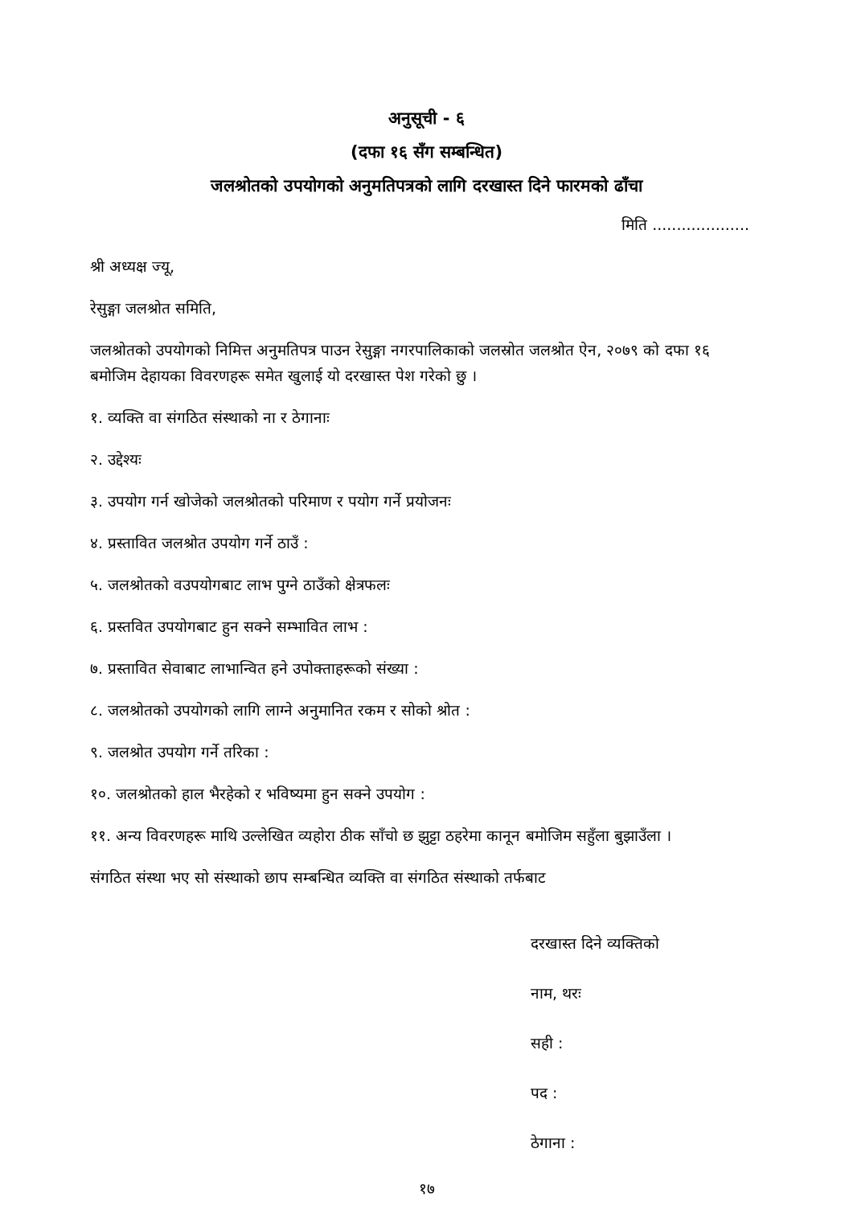अनुसूची - ६
(दफा १६ सँग सम्बन्धित)
जलश्रोतको उपयोगको अनुमतिपत्रको लागि दरखास्त दिने फारमको ढाँचा
मिति ....................
श्री अध्यक्ष ज्यू,
रेसुङ्गा जलश्रोत समिति,
जलश्रोतको उपयोगको निमित्त अनुमतिपत्र पाउन रेसुङ्गा नगरपालिकाको जलस्रोत जलश्रोत ऐन, २०७९ को दफा १६ बमोजिम देहायका विवरणहरू समेत खुलाई यो दरखास्त पेश गरेको छु ।
१. व्यक्ति वा संगठित संस्थाको ना र ठेगानाः
२. उद्देश्यः
३. उपयोग गर्न खोजेको जलश्रोतको परिमाण र पयोग गर्ने प्रयोजनः
४. प्रस्तावित जलश्रोत उपयोग गर्ने ठाउँ :
५. जलश्रोतको वउपयोगबाट लाभ पुग्ने ठाउँको क्षेत्रफलः
६. प्रस्तवित उपयोगबाट हुन सक्ने सम्भावित लाभ :
७. प्रस्तावित सेवाबाट लाभान्वित हने उपोक्ताहरूको संख्या :
८. जलश्रोतको उपयोगको लागि लाग्ने अनुमानित रकम र सोको श्रोत :
९. जलश्रोत उपयोग गर्ने तरिका :
१०. जलश्रोतको हाल भैरहेको र भविष्यमा हुन सक्ने उपयोग :
११. अन्य विवरणहरू माथि उल्लेखित व्यहोरा ठीक साँचो छ झुट्टा ठहरेमा कानून बमोजिम सहुँला बुझाउँला ।
संगठित संस्था भए सो संस्थाको छाप सम्बन्धित व्यक्ति वा संगठित संस्थाको तर्फबाट
दरखास्त दिने व्यक्तिको
नाम, थरः
सही :
पद :
ठेगाना :
१७